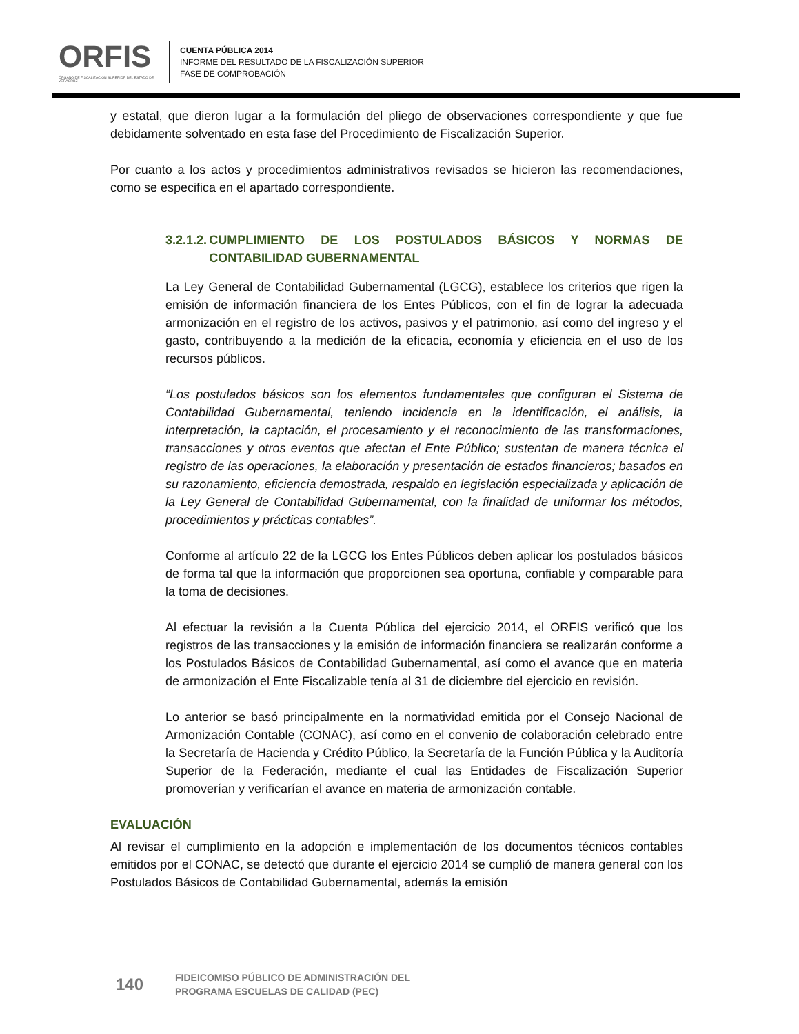ORFIS
ÓRGANO DE FISCALIZACIÓN SUPERIOR DEL ESTADO DE VERACRUZ
CUENTA PÚBLICA 2014
INFORME DEL RESULTADO DE LA FISCALIZACIÓN SUPERIOR
FASE DE COMPROBACIÓN
y estatal, que dieron lugar a la formulación del pliego de observaciones correspondiente y que fue debidamente solventado en esta fase del Procedimiento de Fiscalización Superior.
Por cuanto a los actos y procedimientos administrativos revisados se hicieron las recomendaciones, como se especifica en el apartado correspondiente.
3.2.1.2.
CUMPLIMIENTO DE LOS POSTULADOS BÁSICOS Y NORMAS DE CONTABILIDAD GUBERNAMENTAL
La Ley General de Contabilidad Gubernamental (LGCG), establece los criterios que rigen la emisión de información financiera de los Entes Públicos, con el fin de lograr la adecuada armonización en el registro de los activos, pasivos y el patrimonio, así como del ingreso y el gasto, contribuyendo a la medición de la eficacia, economía y eficiencia en el uso de los recursos públicos.
“Los postulados básicos son los elementos fundamentales que configuran el Sistema de Contabilidad Gubernamental, teniendo incidencia en la identificación, el análisis, la interpretación, la captación, el procesamiento y el reconocimiento de las transformaciones, transacciones y otros eventos que afectan el Ente Público; sustentan de manera técnica el registro de las operaciones, la elaboración y presentación de estados financieros; basados en su razonamiento, eficiencia demostrada, respaldo en legislación especializada y aplicación de la Ley General de Contabilidad Gubernamental, con la finalidad de uniformar los métodos, procedimientos y prácticas contables”.
Conforme al artículo 22 de la LGCG los Entes Públicos deben aplicar los postulados básicos de forma tal que la información que proporcionen sea oportuna, confiable y comparable para la toma de decisiones.
Al efectuar la revisión a la Cuenta Pública del ejercicio 2014, el ORFIS verificó que los registros de las transacciones y la emisión de información financiera se realizarán conforme a los Postulados Básicos de Contabilidad Gubernamental, así como el avance que en materia de armonización el Ente Fiscalizable tenía al 31 de diciembre del ejercicio en revisión.
Lo anterior se basó principalmente en la normatividad emitida por el Consejo Nacional de Armonización Contable (CONAC), así como en el convenio de colaboración celebrado entre la Secretaría de Hacienda y Crédito Público, la Secretaría de la Función Pública y la Auditoría Superior de la Federación, mediante el cual las Entidades de Fiscalización Superior promoverían y verificarían el avance en materia de armonización contable.
EVALUACIÓN
Al revisar el cumplimiento en la adopción e implementación de los documentos técnicos contables emitidos por el CONAC, se detectó que durante el ejercicio 2014 se cumplió de manera general con los Postulados Básicos de Contabilidad Gubernamental, además la emisión
140
FIDEICOMISO PÚBLICO DE ADMINISTRACIÓN DEL
PROGRAMA ESCUELAS DE CALIDAD (PEC)